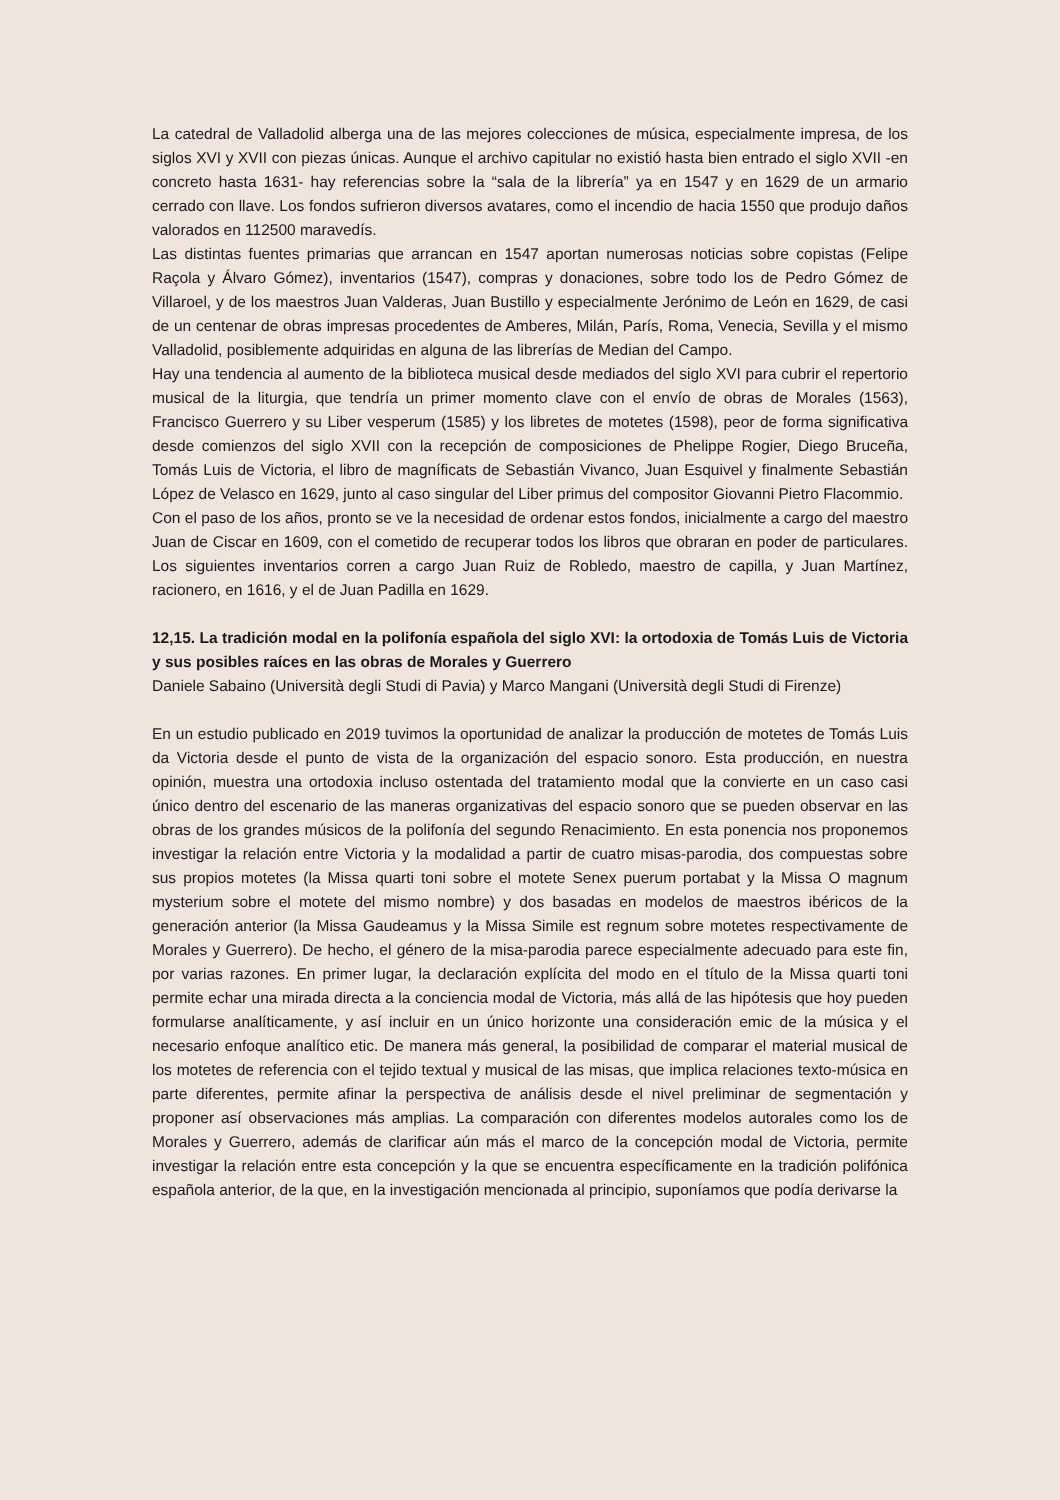La catedral de Valladolid alberga una de las mejores colecciones de música, especialmente impresa, de los siglos XVI y XVII con piezas únicas. Aunque el archivo capitular no existió hasta bien entrado el siglo XVII -en concreto hasta 1631- hay referencias sobre la “sala de la librería” ya en 1547 y en 1629 de un armario cerrado con llave. Los fondos sufrieron diversos avatares, como el incendio de hacia 1550 que produjo daños valorados en 112500 maravedís.
Las distintas fuentes primarias que arrancan en 1547 aportan numerosas noticias sobre copistas (Felipe Raçola y Álvaro Gómez), inventarios (1547), compras y donaciones, sobre todo los de Pedro Gómez de Villaroel, y de los maestros Juan Valderas, Juan Bustillo y especialmente Jerónimo de León en 1629, de casi de un centenar de obras impresas procedentes de Amberes, Milán, París, Roma, Venecia, Sevilla y el mismo Valladolid, posiblemente adquiridas en alguna de las librerías de Median del Campo.
Hay una tendencia al aumento de la biblioteca musical desde mediados del siglo XVI para cubrir el repertorio musical de la liturgia, que tendría un primer momento clave con el envío de obras de Morales (1563), Francisco Guerrero y su Liber vesperum (1585) y los libretes de motetes (1598), peor de forma significativa desde comienzos del siglo XVII con la recepción de composiciones de Phelippe Rogier, Diego Bruceña, Tomás Luis de Victoria, el libro de magníficats de Sebastián Vivanco, Juan Esquivel y finalmente Sebastián López de Velasco en 1629, junto al caso singular del Liber primus del compositor Giovanni Pietro Flacommio.
Con el paso de los años, pronto se ve la necesidad de ordenar estos fondos, inicialmente a cargo del maestro Juan de Ciscar en 1609, con el cometido de recuperar todos los libros que obraran en poder de particulares. Los siguientes inventarios corren a cargo Juan Ruiz de Robledo, maestro de capilla, y Juan Martínez, racionero, en 1616, y el de Juan Padilla en 1629.
12,15. La tradición modal en la polifonía española del siglo XVI: la ortodoxia de Tomás Luis de Victoria y sus posibles raíces en las obras de Morales y Guerrero
Daniele Sabaino (Università degli Studi di Pavia) y Marco Mangani (Università degli Studi di Firenze)
En un estudio publicado en 2019 tuvimos la oportunidad de analizar la producción de motetes de Tomás Luis da Victoria desde el punto de vista de la organización del espacio sonoro. Esta producción, en nuestra opinión, muestra una ortodoxia incluso ostentada del tratamiento modal que la convierte en un caso casi único dentro del escenario de las maneras organizativas del espacio sonoro que se pueden observar en las obras de los grandes músicos de la polifonía del segundo Renacimiento. En esta ponencia nos proponemos investigar la relación entre Victoria y la modalidad a partir de cuatro misas-parodia, dos compuestas sobre sus propios motetes (la Missa quarti toni sobre el motete Senex puerum portabat y la Missa O magnum mysterium sobre el motete del mismo nombre) y dos basadas en modelos de maestros ibéricos de la generación anterior (la Missa Gaudeamus y la Missa Simile est regnum sobre motetes respectivamente de Morales y Guerrero). De hecho, el género de la misa-parodia parece especialmente adecuado para este fin, por varias razones. En primer lugar, la declaración explícita del modo en el título de la Missa quarti toni permite echar una mirada directa a la conciencia modal de Victoria, más allá de las hipótesis que hoy pueden formularse analíticamente, y así incluir en un único horizonte una consideración emic de la música y el necesario enfoque analítico etic. De manera más general, la posibilidad de comparar el material musical de los motetes de referencia con el tejido textual y musical de las misas, que implica relaciones texto-música en parte diferentes, permite afinar la perspectiva de análisis desde el nivel preliminar de segmentación y proponer así observaciones más amplias. La comparación con diferentes modelos autorales como los de Morales y Guerrero, además de clarificar aún más el marco de la concepción modal de Victoria, permite investigar la relación entre esta concepción y la que se encuentra específicamente en la tradición polifónica española anterior, de la que, en la investigación mencionada al principio, suponíamos que podía derivarse la